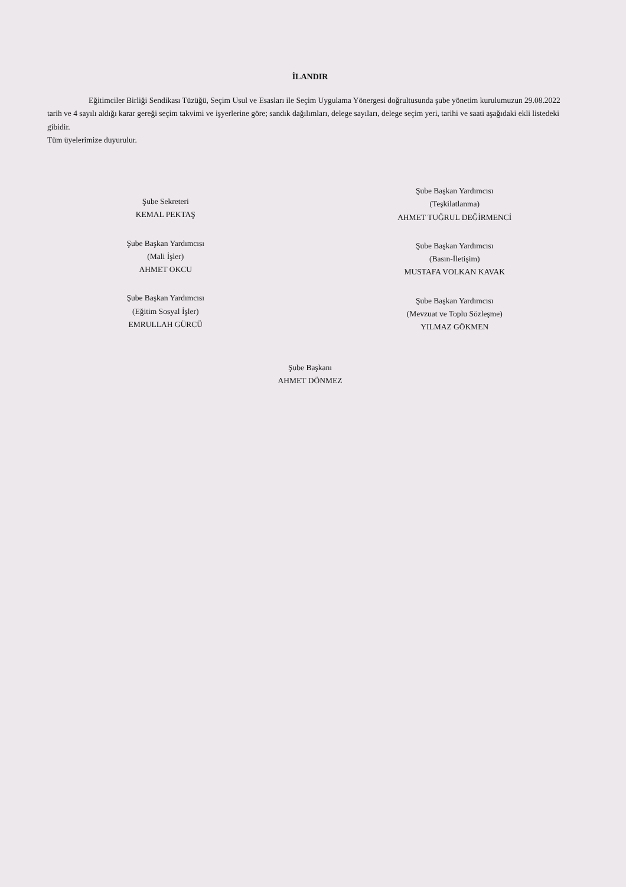İLANDIR
Eğitimciler Birliği Sendikası Tüzüğü, Seçim Usul ve Esasları ile Seçim Uygulama Yönergesi doğrultusunda şube yönetim kurulumuzun 29.08.2022 tarih ve 4 sayılı aldığı karar gereği seçim takvimi ve işyerlerine göre; sandık dağılımları, delege sayıları, delege seçim yeri, tarihi ve saati aşağıdaki ekli listedeki gibidir.
Tüm üyelerimize duyurulur.
Şube Sekreteri
KEMAL PEKTAŞ
Şube Başkan Yardımcısı
(Mali İşler)
AHMET OKCU
Şube Başkan Yardımcısı
(Eğitim Sosyal İşler)
EMRULLAH GÜRCÜ
Şube Başkan Yardımcısı
(Teşkilatlanma)
AHMET TUĞRUL DEĞİRMENCİ
Şube Başkan Yardımcısı
(Basın-İletişim)
MUSTAFA VOLKAN KAVAK
Şube Başkan Yardımcısı
(Mevzuat ve Toplu Sözleşme)
YILMAZ GÖKMEN
Şube Başkanı
AHMET DÖNMEZ